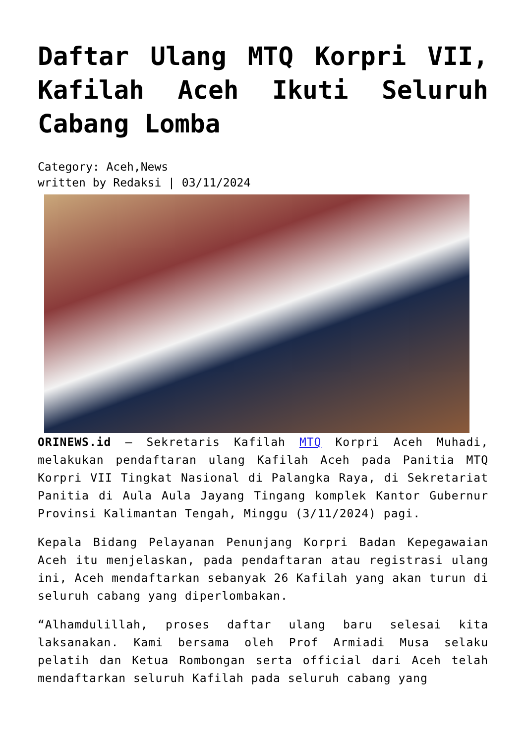Daftar Ulang MTQ Korpri VII, Kafilah Aceh Ikuti Seluruh Cabang Lomba
Category: Aceh,News
written by Redaksi | 03/11/2024
ORINEWS.id – Sekretaris Kafilah MTQ Korpri Aceh Muhadi, melakukan pendaftaran ulang Kafilah Aceh pada Panitia MTQ Korpri VII Tingkat Nasional di Palangka Raya, di Sekretariat Panitia di Aula Aula Jayang Tingang komplek Kantor Gubernur Provinsi Kalimantan Tengah, Minggu (3/11/2024) pagi.
Kepala Bidang Pelayanan Penunjang Korpri Badan Kepegawaian Aceh itu menjelaskan, pada pendaftaran atau registrasi ulang ini, Aceh mendaftarkan sebanyak 26 Kafilah yang akan turun di seluruh cabang yang diperlombakan.
“Alhamdulillah, proses daftar ulang baru selesai kita laksanakan. Kami bersama oleh Prof Armiadi Musa selaku pelatih dan Ketua Rombongan serta official dari Aceh telah mendaftarkan seluruh Kafilah pada seluruh cabang yang